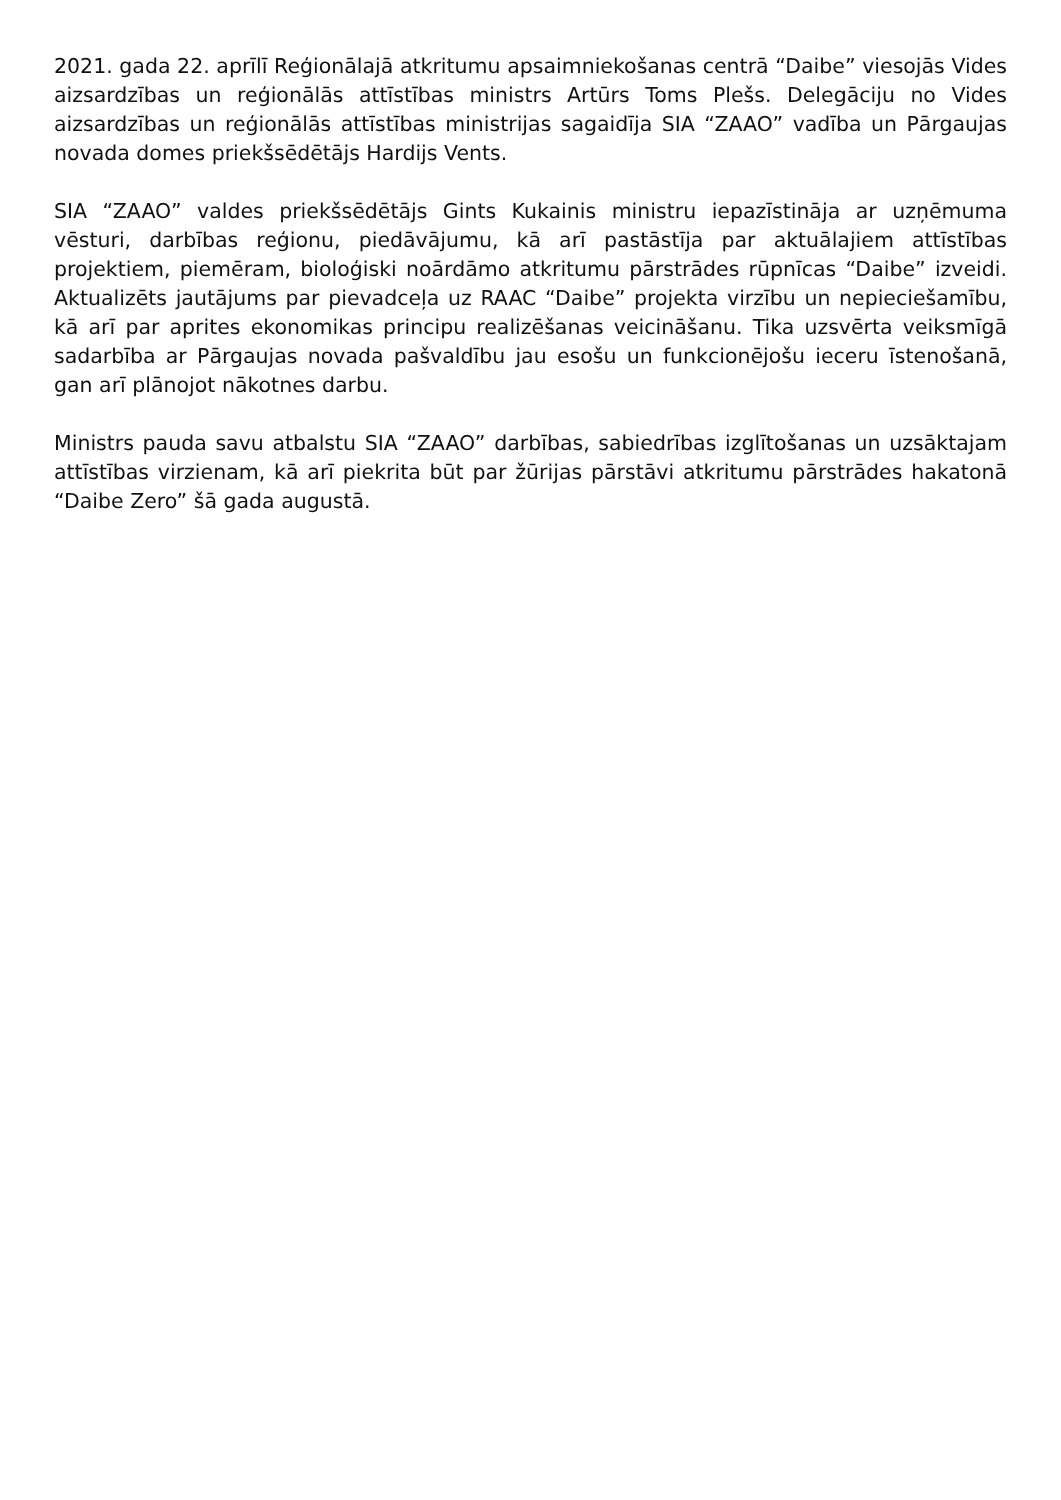2021. gada 22. aprīlī Reģionālajā atkritumu apsaimniekošanas centrā “Daibe” viesojās Vides aizsardzības un reģionālās attīstības ministrs Artūrs Toms Plešs. Delegāciju no Vides aizsardzības un reģionālās attīstības ministrijas sagaidīja SIA “ZAAO” vadība un Pārgaujas novada domes priekšsēdētājs Hardijs Vents.
SIA “ZAAO” valdes priekšsēdētājs Gints Kukainis ministru iepazīstināja ar uzņēmuma vēsturi, darbības reģionu, piedāvājumu, kā arī pastāstīja par aktuālajiem attīstības projektiem, piemēram, bioloģiski noārdāmo atkritumu pārstrādes rūpnīcas “Daibe” izveidi. Aktualizēts jautājums par pievadceļa uz RAAC “Daibe” projekta virzību un nepieciešamību, kā arī par aprites ekonomikas principu realizēšanas veicināšanu. Tika uzsvērta veiksmīgā sadarbība ar Pārgaujas novada pašvaldību jau esošu un funkcionējošu ieceru īstenošanā, gan arī plānojot nākotnes darbu.
Ministrs pauda savu atbalstu SIA “ZAAO” darbības, sabiedrības izglītošanas un uzsāktajam attīstības virzienam, kā arī piekrita būt par žūrijas pārstāvi atkritumu pārstrādes hakatonā “Daibe Zero” šā gada augustā.